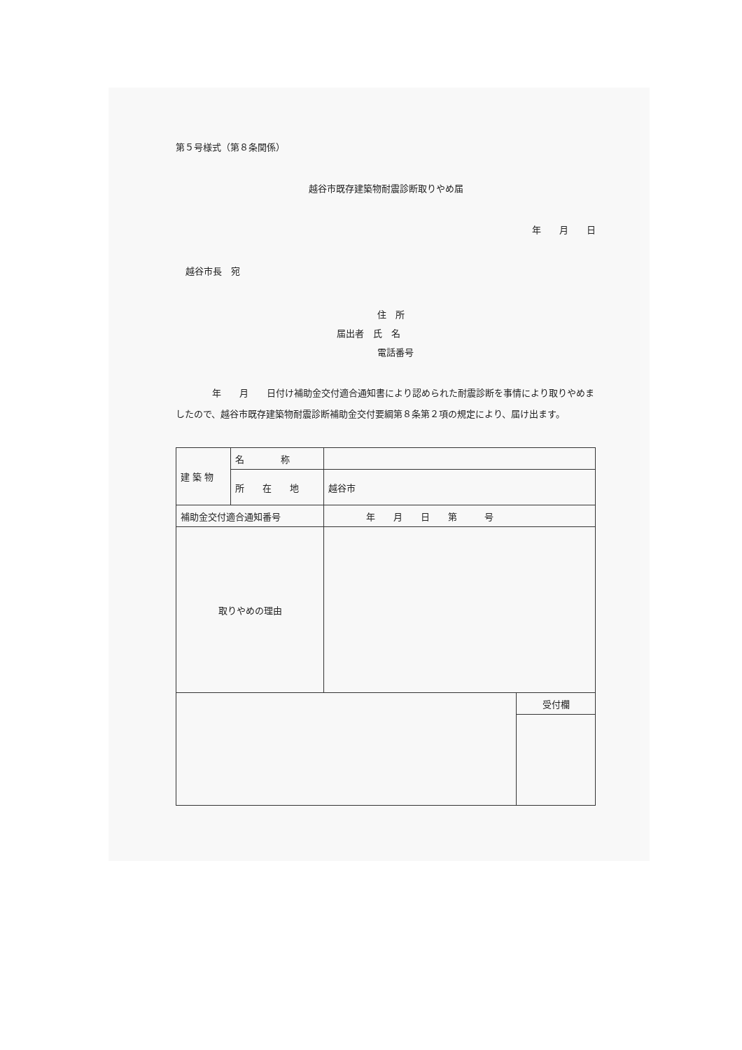第５号様式（第８条関係）
越谷市既存建築物耐震診断取りやめ届
年　　月　　日
越谷市長　宛
住　所
届出者　氏　名
電話番号
　　　　年　　月　　日付け補助金交付適合通知書により認められた耐震診断を事情により取りやめましたので、越谷市既存建築物耐震診断補助金交付要綱第８条第２項の規定により、届け出ます。
| 建 築 物 | 名 称 | | |
| | 所 在 地 | 越谷市 | |
| 補助金交付適合通知番号 | | 年 月 日 第 号 | |
| 取りやめの理由 | | | |
| | | | 受付欄 |